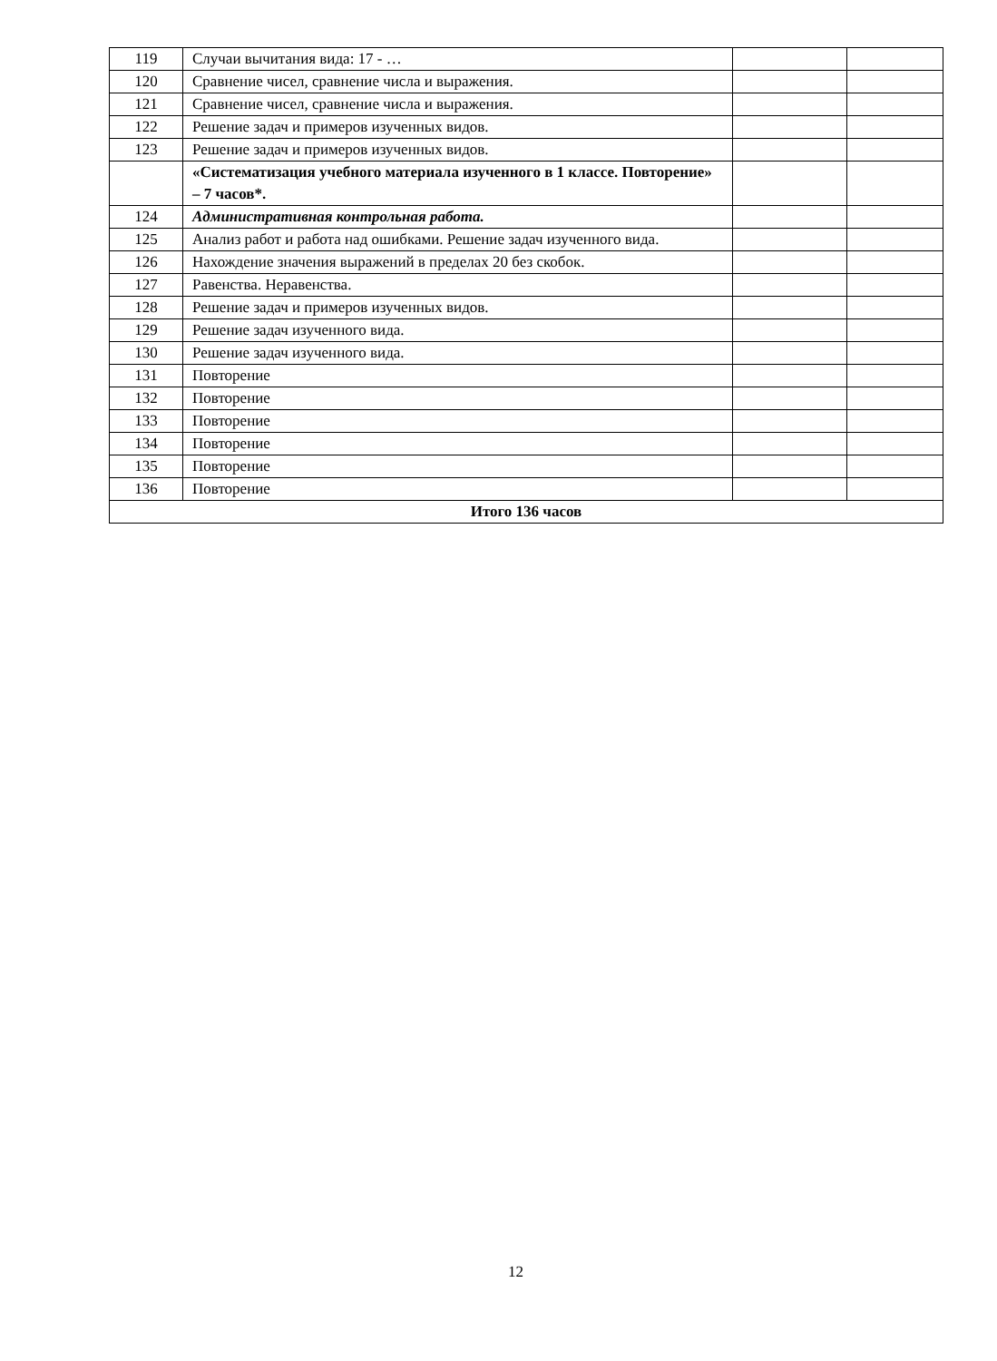| 119 | Случаи вычитания вида: 17 - … | | |
| 120 | Сравнение чисел, сравнение числа и выражения. | | |
| 121 | Сравнение чисел, сравнение числа и выражения. | | |
| 122 | Решение задач и примеров изученных видов. | | |
| 123 | Решение задач и примеров изученных видов. | | |
| | «Систематизация учебного материала изученного в 1 классе. Повторение» – 7 часов*. | | |
| 124 | Административная контрольная работа. | | |
| 125 | Анализ работ и работа над ошибками. Решение задач изученного вида. | | |
| 126 | Нахождение значения выражений в пределах 20 без скобок. | | |
| 127 | Равенства. Неравенства. | | |
| 128 | Решение задач и примеров изученных видов. | | |
| 129 | Решение задач изученного вида. | | |
| 130 | Решение задач изученного вида. | | |
| 131 | Повторение | | |
| 132 | Повторение | | |
| 133 | Повторение | | |
| 134 | Повторение | | |
| 135 | Повторение | | |
| 136 | Повторение | | |
| Итого 136 часов | | | |
12